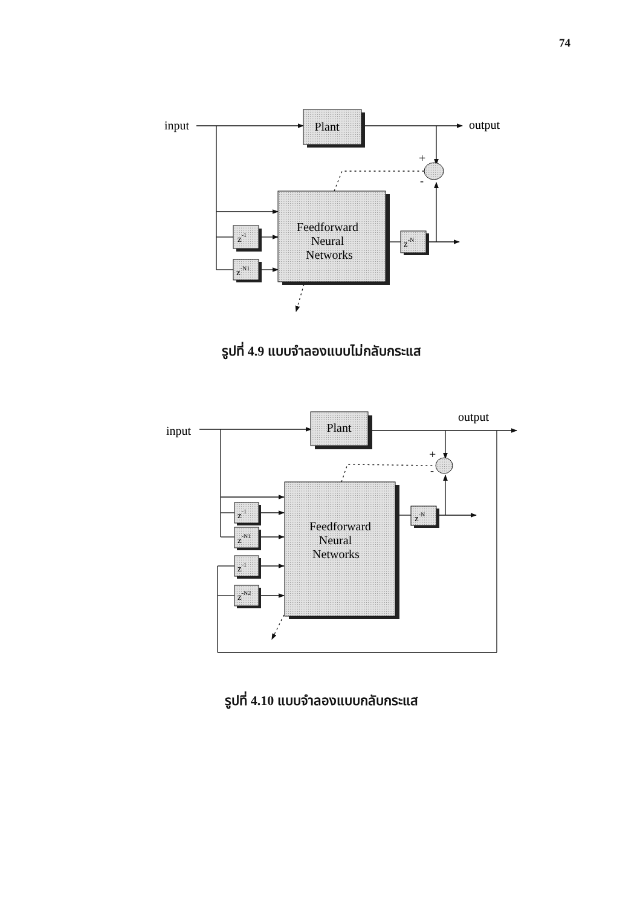74
Plant
Feedforward
Neural
Networks
z-1
z-N1
z-N
input
output
+
-
รูปที่ 4.9 แบบจำลองแบบไม่กลับกระแส
Plant
Feedforward
Neural
Networks
z-1
z-N1
z-1
z-N2
z-N
input
output
+
-
รูปที่ 4.10 แบบจำลองแบบกลับกระแส